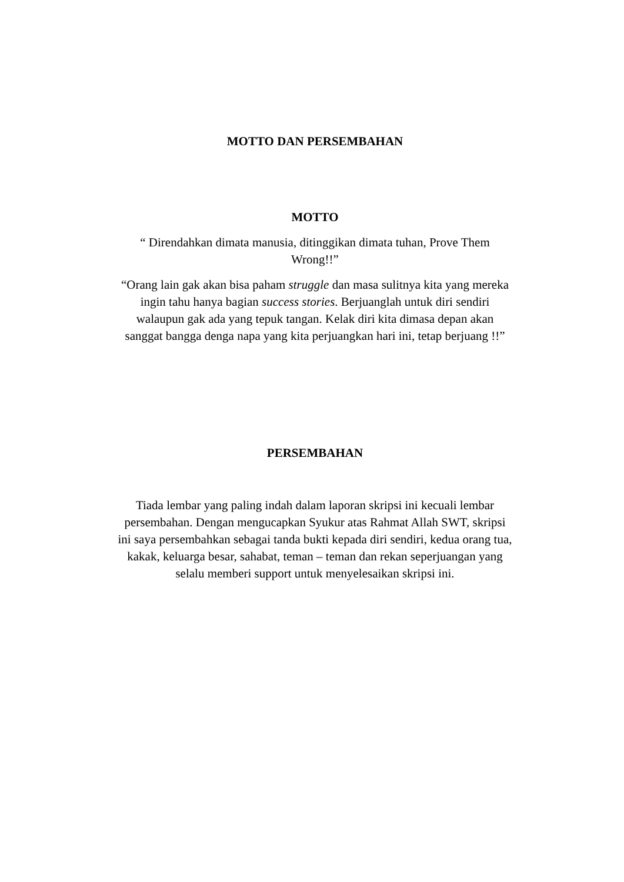MOTTO DAN PERSEMBAHAN
MOTTO
“ Direndahkan dimata manusia, ditinggikan dimata tuhan, Prove Them Wrong!!”
“Orang lain gak akan bisa paham struggle dan masa sulitnya kita yang mereka ingin tahu hanya bagian success stories. Berjuanglah untuk diri sendiri walaupun gak ada yang tepuk tangan. Kelak diri kita dimasa depan akan sanggat bangga denga napa yang kita perjuangkan hari ini, tetap berjuang !!”
PERSEMBAHAN
Tiada lembar yang paling indah dalam laporan skripsi ini kecuali lembar persembahan. Dengan mengucapkan Syukur atas Rahmat Allah SWT, skripsi ini saya persembahkan sebagai tanda bukti kepada diri sendiri, kedua orang tua, kakak, keluarga besar, sahabat, teman – teman dan rekan seperjuangan yang selalu memberi support untuk menyelesaikan skripsi ini.